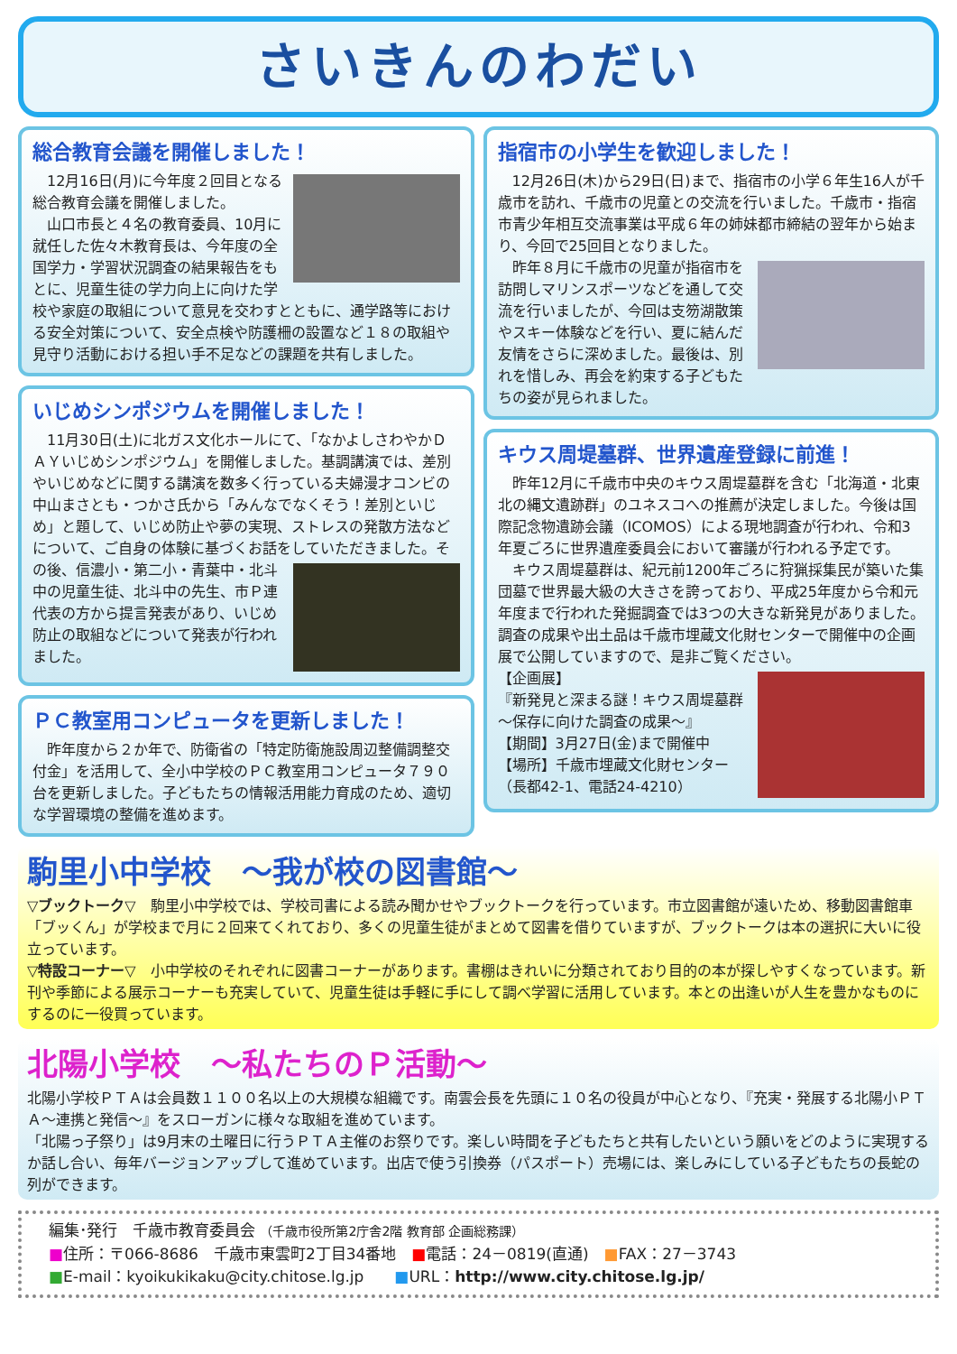さいきんのわだい
総合教育会議を開催しました！
12月16日(月)に今年度２回目となる総合教育会議を開催しました。
山口市長と４名の教育委員、10月に就任した佐々木教育長は、今年度の全国学力・学習状況調査の結果報告をもとに、児童生徒の学力向上に向けた学校や家庭の取組について意見を交わすとともに、通学路等における安全対策について、安全点検や防護柵の設置など１８の取組や見守り活動における担い手不足などの課題を共有しました。
いじめシンポジウムを開催しました！
11月30日(土)に北ガス文化ホールにて、「なかよしさわやかＤＡＹいじめシンポジウム」を開催しました。基調講演では、差別やいじめなどに関する講演を数多く行っている夫婦漫才コンビの中山まさとも・つかさ氏から「みんなでなくそう！差別といじめ」と題して、いじめ防止や夢の実現、ストレスの発散方法などについて、ご自身の体験に基づくお話をしていただきました。 その後、信濃小・第二小・青葉中・北斗中の児童生徒、北斗中の先生、市Ｐ連代表の方から提言発表があり、いじめ防止の取組などについて発表が行われました。
ＰＣ教室用コンピュータを更新しました！
昨年度から２か年で、防衛省の「特定防衛施設周辺整備調整交付金」を活用して、全小中学校のＰＣ教室用コンピュータ７９０台を更新しました。子どもたちの情報活用能力育成のため、適切な学習環境の整備を進めます。
指宿市の小学生を歓迎しました！
12月26日(木)から29日(日)まで、指宿市の小学６年生16人が千歳市を訪れ、千歳市の児童との交流を行いました。千歳市・指宿市青少年相互交流事業は平成６年の姉妹都市締結の翌年から始まり、今回で25回目となりました。
昨年８月に千歳市の児童が指宿市を訪問しマリンスポーツなどを通して交流を行いましたが、今回は支笏湖散策やスキー体験などを行い、夏に結んだ友情をさらに深めました。最後は、別れを惜しみ、再会を約束する子どもたちの姿が見られました。
キウス周堤墓群、世界遺産登録に前進！
昨年12月に千歳市中央のキウス周堤墓群を含む「北海道・北東北の縄文遺跡群」のユネスコへの推薦が決定しました。今後は国際記念物遺跡会議（ICOMOS）による現地調査が行われ、令和3年夏ごろに世界遺産委員会において審議が行われる予定です。
キウス周堤墓群は、紀元前1200年ごろに狩猟採集民が築いた集団墓で世界最大級の大きさを誇っており、平成25年度から令和元年度まで行われた発掘調査では3つの大きな新発見がありました。調査の成果や出土品は千歳市埋蔵文化財センターで開催中の企画展で公開していますので、是非ご覧ください。
【企画展】
『新発見と深まる謎！キウス周堤墓群～保存に向けた調査の成果～』
【期間】3月27日(金)まで開催中
【場所】千歳市埋蔵文化財センター
（長都42-1、電話24-4210）
駒里小中学校　～我が校の図書館～
▽ブックトーク▽　駒里小中学校では、学校司書による読み聞かせやブックトークを行っています。市立図書館が遠いため、移動図書館車「ブッくん」が学校まで月に２回来てくれており、多くの児童生徒がまとめて図書を借りていますが、ブックトークは本の選択に大いに役立っています。
▽特設コーナー▽　小中学校のそれぞれに図書コーナーがあります。書棚はきれいに分類されており目的の本が探しやすくなっています。新刊や季節による展示コーナーも充実していて、児童生徒は手軽に手にして調べ学習に活用しています。本との出逢いが人生を豊かなものにするのに一役買っています。
北陽小学校　～私たちのＰ活動～
北陽小学校ＰＴＡは会員数１１００名以上の大規模な組織です。南雲会長を先頭に１０名の役員が中心となり、『充実・発展する北陽小ＰＴＡ～連携と発信～』をスローガンに様々な取組を進めています。
「北陽っ子祭り」は9月末の土曜日に行うＰＴＡ主催のお祭りです。楽しい時間を子どもたちと共有したいという願いをどのように実現するか話し合い、毎年バージョンアップして進めています。出店で使う引換券（パスポート）売場には、楽しみにしている子どもたちの長蛇の列ができます。
編集･発行　千歳市教育委員会 （千歳市役所第2庁舎2階 教育部 企画総務課）
■住所：〒066-8686　千歳市東雲町2丁目34番地　■電話：24－0819(直通)　■FAX：27－3743
■E-mail：kyoikukikaku@city.chitose.lg.jp　　■URL：http://www.city.chitose.lg.jp/